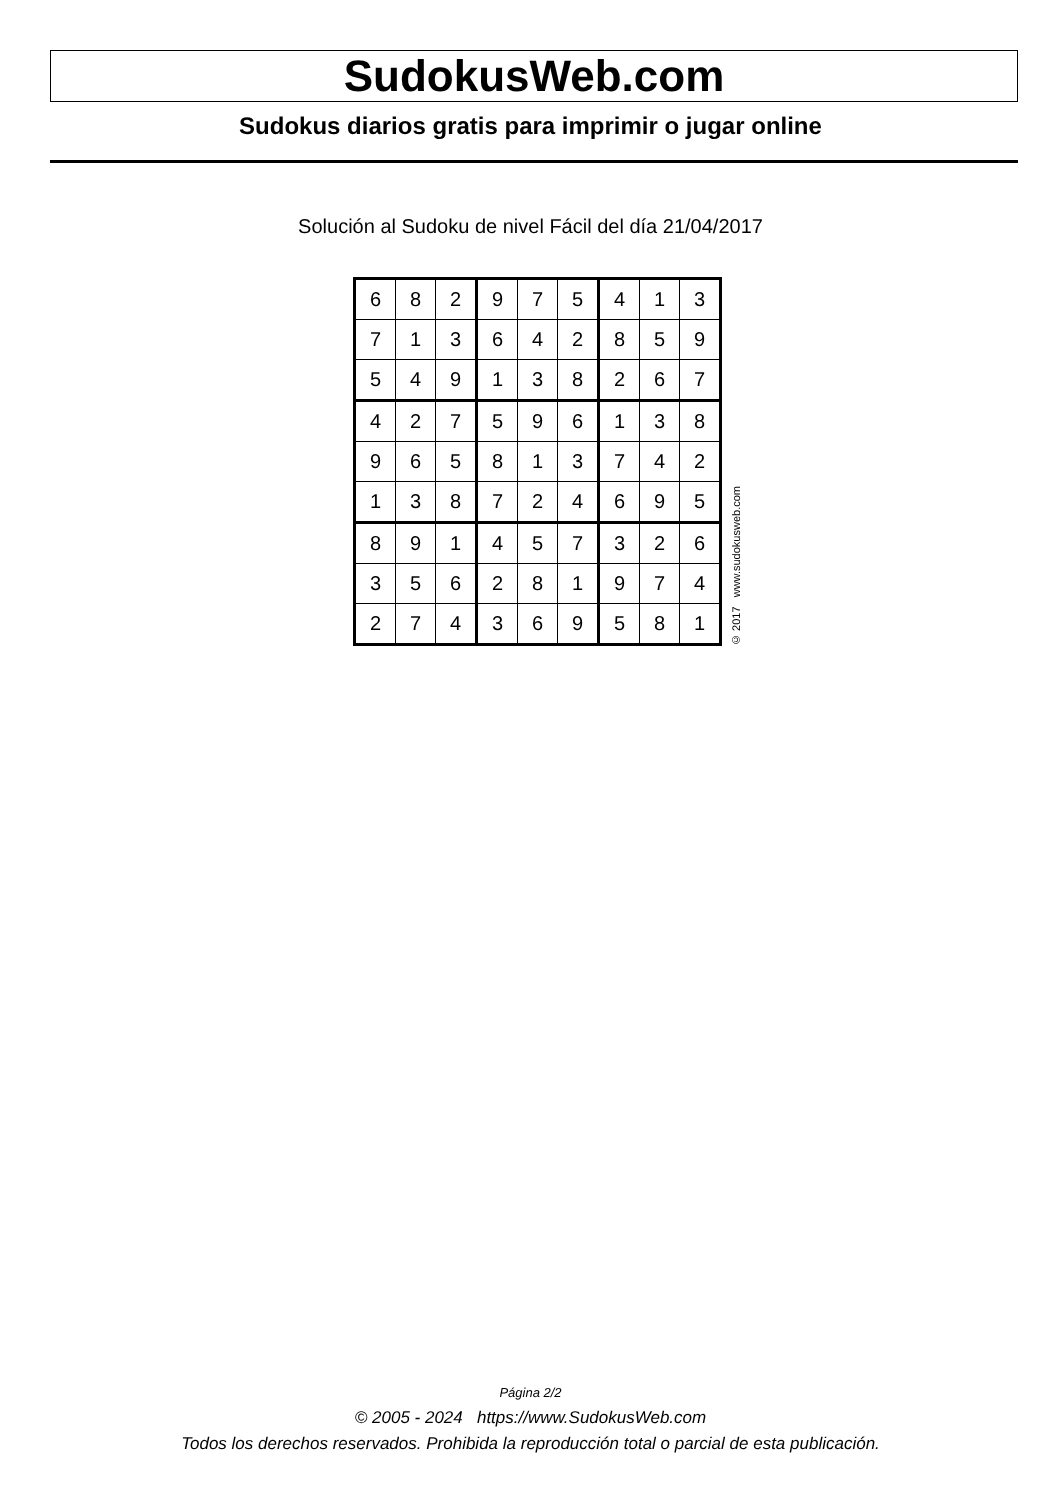SudokusWeb.com
Sudokus diarios gratis para imprimir o jugar online
Solución al Sudoku de nivel Fácil del día 21/04/2017
| 6 | 8 | 2 | 9 | 7 | 5 | 4 | 1 | 3 |
| 7 | 1 | 3 | 6 | 4 | 2 | 8 | 5 | 9 |
| 5 | 4 | 9 | 1 | 3 | 8 | 2 | 6 | 7 |
| 4 | 2 | 7 | 5 | 9 | 6 | 1 | 3 | 8 |
| 9 | 6 | 5 | 8 | 1 | 3 | 7 | 4 | 2 |
| 1 | 3 | 8 | 7 | 2 | 4 | 6 | 9 | 5 |
| 8 | 9 | 1 | 4 | 5 | 7 | 3 | 2 | 6 |
| 3 | 5 | 6 | 2 | 8 | 1 | 9 | 7 | 4 |
| 2 | 7 | 4 | 3 | 6 | 9 | 5 | 8 | 1 |
© 2017 www.sudokusweb.com
Página 2/2
© 2005 - 2024 https://www.SudokusWeb.com
Todos los derechos reservados. Prohibida la reproducción total o parcial de esta publicación.